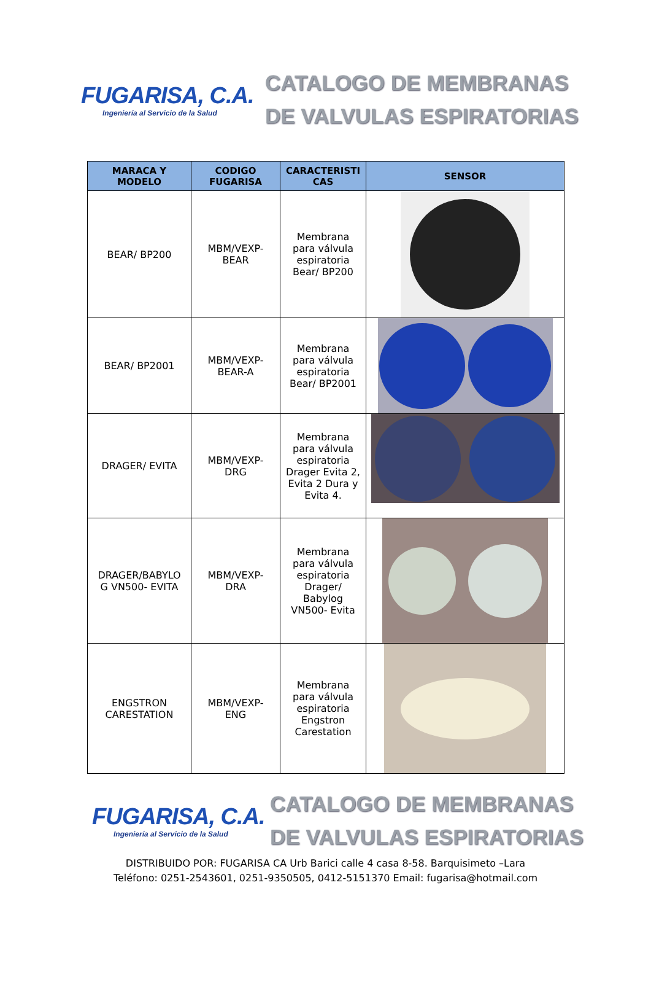FUGARISA, C.A.
Ingeniería al Servicio de la Salud
CATALOGO DE MEMBRANAS
DE VALVULAS ESPIRATORIAS
| MARACA Y MODELO | CODIGO FUGARISA | CARACTERISTI CAS | SENSOR |
| --- | --- | --- | --- |
| BEAR/ BP200 | MBM/VEXP- BEAR | Membrana para válvula espiratoria Bear/ BP200 | |
| BEAR/ BP2001 | MBM/VEXP- BEAR-A | Membrana para válvula espiratoria Bear/ BP2001 | |
| DRAGER/ EVITA | MBM/VEXP- DRG | Membrana para válvula espiratoria Drager Evita 2, Evita 2 Dura y Evita 4. | |
| DRAGER/BABYLO G VN500- EVITA | MBM/VEXP- DRA | Membrana para válvula espiratoria Drager/ Babylog VN500- Evita | |
| ENGSTRON CARESTATION | MBM/VEXP- ENG | Membrana para válvula espiratoria Engstron Carestation | |
FUGARISA, C.A.
Ingeniería al Servicio de la Salud
CATALOGO DE MEMBRANAS
DE VALVULAS ESPIRATORIAS
DISTRIBUIDO POR: FUGARISA CA Urb Barici calle 4 casa 8-58. Barquisimeto –Lara
Teléfono: 0251-2543601, 0251-9350505, 0412-5151370 Email: fugarisa@hotmail.com